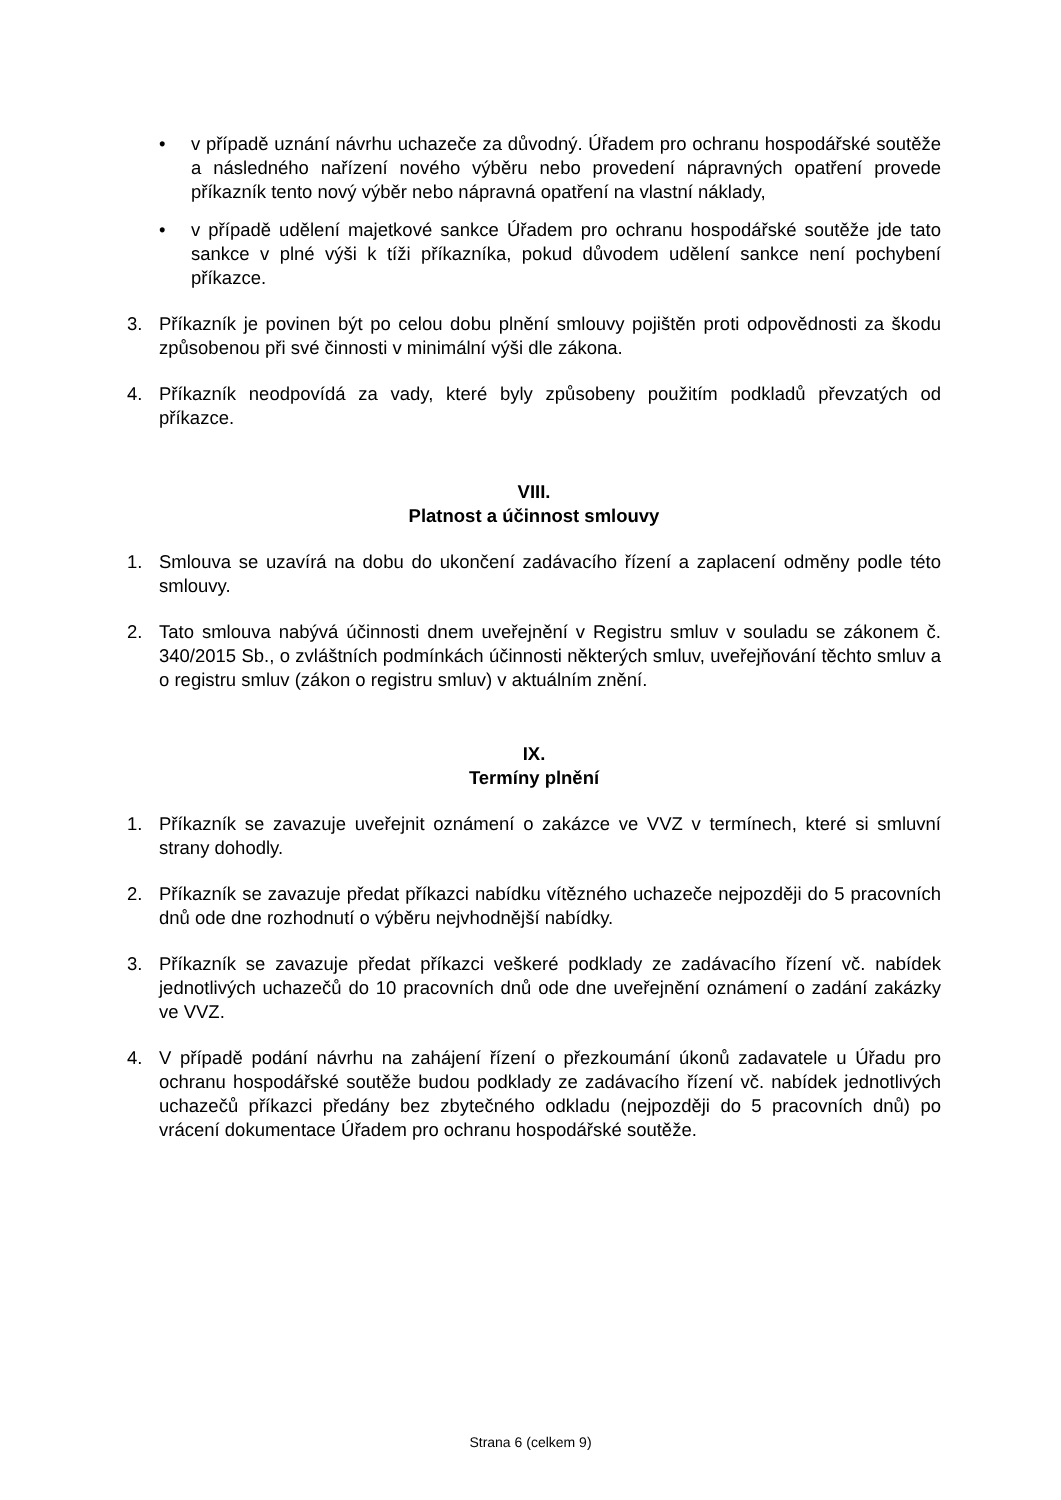• v případě uznání návrhu uchazeče za důvodný. Úřadem pro ochranu hospodářské soutěže a následného nařízení nového výběru nebo provedení nápravných opatření provede příkazník tento nový výběr nebo nápravná opatření na vlastní náklady,
• v případě udělení majetkové sankce Úřadem pro ochranu hospodářské soutěže jde tato sankce v plné výši k tíži příkazníka, pokud důvodem udělení sankce není pochybení příkazce.
3. Příkazník je povinen být po celou dobu plnění smlouvy pojištěn proti odpovědnosti za škodu způsobenou při své činnosti v minimální výši dle zákona.
4. Příkazník neodpovídá za vady, které byly způsobeny použitím podkladů převzatých od příkazce.
VIII.
Platnost a účinnost smlouvy
1. Smlouva se uzavírá na dobu do ukončení zadávacího řízení a zaplacení odměny podle této smlouvy.
2. Tato smlouva nabývá účinnosti dnem uveřejnění v Registru smluv v souladu se zákonem č. 340/2015 Sb., o zvláštních podmínkách účinnosti některých smluv, uveřejňování těchto smluv a o registru smluv (zákon o registru smluv) v aktuálním znění.
IX.
Termíny plnění
1. Příkazník se zavazuje uveřejnit oznámení o zakázce ve VVZ v termínech, které si smluvní strany dohodly.
2. Příkazník se zavazuje předat příkazci nabídku vítězného uchazeče nejpozději do 5 pracovních dnů ode dne rozhodnutí o výběru nejvhodnější nabídky.
3. Příkazník se zavazuje předat příkazci veškeré podklady ze zadávacího řízení vč. nabídek jednotlivých uchazečů do 10 pracovních dnů ode dne uveřejnění oznámení o zadání zakázky ve VVZ.
4. V případě podání návrhu na zahájení řízení o přezkoumání úkonů zadavatele u Úřadu pro ochranu hospodářské soutěže budou podklady ze zadávacího řízení vč. nabídek jednotlivých uchazečů příkazci předány bez zbytečného odkladu (nejpozději do 5 pracovních dnů) po vrácení dokumentace Úřadem pro ochranu hospodářské soutěže.
Strana 6 (celkem 9)